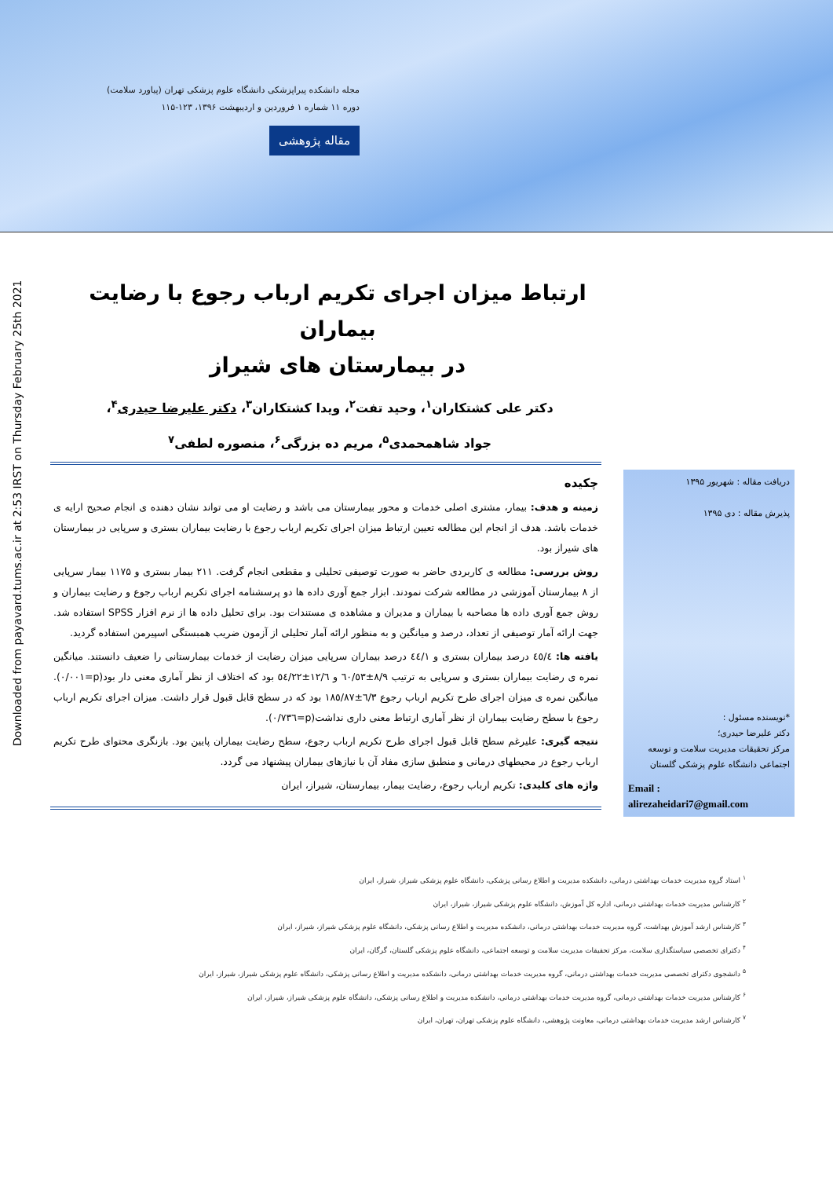مجله دانشکده پیراپزشکی دانشگاه علوم پزشکی تهران (پیاورد سلامت)
دوره ۱۱ شماره ۱ فروردین و اردیبهشت ۱۳۹۶، ۱۲۳-۱۱۵
مقاله پژوهشی
Downloaded from payavard.tums.ac.ir at 2:53 IRST on Thursday February 25th 2021
ارتباط میزان اجرای تکریم ارباب رجوع با رضایت بیماران
در بیمارستان های شیراز
دکتر علی کشتکاران<sup>۱</sup>، وحید تفت<sup>۲</sup>، ویدا کشتکاران<sup>۳</sup>، دکتر علیرضا حیدری<sup>۴</sup>، جواد شاهمحمدی<sup>۵</sup>، مریم ده بزرگی<sup>۶</sup>، منصوره لطفی<sup>۷</sup>
چکیده
زمینه و هدف: بیمار، مشتری اصلی خدمات و محور بیمارستان می باشد و رضایت او می تواند نشان دهنده ی انجام صحیح ارایه ی خدمات باشد. هدف از انجام این مطالعه تعیین ارتباط میزان اجرای تکریم ارباب رجوع با رضایت بیماران بستری و سرپایی در بیمارستان های شیراز بود.
روش بررسی: مطالعه ی کاربردی حاضر به صورت توصیفی تحلیلی و مقطعی انجام گرفت. ۲۱۱ بیمار بستری و ۱۱۷۵ بیمار سرپایی از ۸ بیمارستان آموزشی در مطالعه شرکت نمودند. ابزار جمع آوری داده ها دو پرسشنامه اجرای تکریم ارباب رجوع و رضایت بیماران و روش جمع آوری داده ها مصاحبه با بیماران و مدیران و مشاهده ی مستندات بود. برای تحلیل داده ها از نرم افزار SPSS استفاده شد. جهت ارائه آمار توصیفی از تعداد، درصد و میانگین و به منظور ارائه آمار تحلیلی از آزمون ضریب همبستگی اسپیرمن استفاده گردید.
یافته ها: ٤٥/٤ درصد بیماران بستری و ٤٤/١ درصد بیماران سرپایی میزان رضایت از خدمات بیمارستانی را ضعیف دانستند. میانگین نمره ی رضایت بیماران بستری و سرپایی به ترتیب ۸/۹±٦٠/٥٣ و ١٢/٦±٥٤/٢٢ بود که اختلاف از نظر آماری معنی دار بود(p=٠/٠٠١). میانگین نمره ی میزان اجرای طرح تکریم ارباب رجوع ٦/٣±١٨٥/٨٧ بود که در سطح قابل قبول قرار داشت. میزان اجرای تکریم ارباب رجوع با سطح رضایت بیماران از نظر آماری ارتباط معنی داری نداشت(p=٠/٧٣٦).
نتیجه گیری: علیرغم سطح قابل قبول اجرای طرح تکریم ارباب رجوع، سطح رضایت بیماران پایین بود. بازنگری محتوای طرح تکریم ارباب رجوع در محیطهای درمانی و منطبق سازی مفاد آن با نیازهای بیماران پیشنهاد می گردد.
واژه های کلیدی: تکریم ارباب رجوع، رضایت بیمار، بیمارستان، شیراز، ایران
دریافت مقاله : شهریور ۱۳۹۵
پذیرش مقاله : دی ۱۳۹۵
*نویسنده مسئول :
دکتر علیرضا حیدری؛
مرکز تحقیقات مدیریت سلامت و توسعه اجتماعی دانشگاه علوم پزشکی گلستان
Email :
alirezaheidari7@gmail.com
<sup>۱</sup> استاد گروه مدیریت خدمات بهداشتی درمانی، دانشکده مدیریت و اطلاع رسانی پزشکی، دانشگاه علوم پزشکی شیراز، شیراز، ایران
<sup>۲</sup> کارشناس مدیریت خدمات بهداشتی درمانی، اداره کل آموزش، دانشگاه علوم پزشکی شیراز، شیراز، ایران
<sup>۳</sup> کارشناس ارشد آموزش بهداشت، گروه مدیریت خدمات بهداشتی درمانی، دانشکده مدیریت و اطلاع رسانی پزشکی، دانشگاه علوم پزشکی شیراز، شیراز، ایران
<sup>۴</sup> دکترای تخصصی سیاستگذاری سلامت، مرکز تحقیقات مدیریت سلامت و توسعه اجتماعی، دانشگاه علوم پزشکی گلستان، گرگان، ایران
<sup>۵</sup> دانشجوی دکترای تخصصی مدیریت خدمات بهداشتی درمانی، گروه مدیریت خدمات بهداشتی درمانی، دانشکده مدیریت و اطلاع رسانی پزشکی، دانشگاه علوم پزشکی شیراز، شیراز، ایران
<sup>۶</sup> کارشناس مدیریت خدمات بهداشتی درمانی، گروه مدیریت خدمات بهداشتی درمانی، دانشکده مدیریت و اطلاع رسانی پزشکی، دانشگاه علوم پزشکی شیراز، شیراز، ایران
<sup>۷</sup> کارشناس ارشد مدیریت خدمات بهداشتی درمانی، معاونت پژوهشی، دانشگاه علوم پزشکی تهران، تهران، ایران